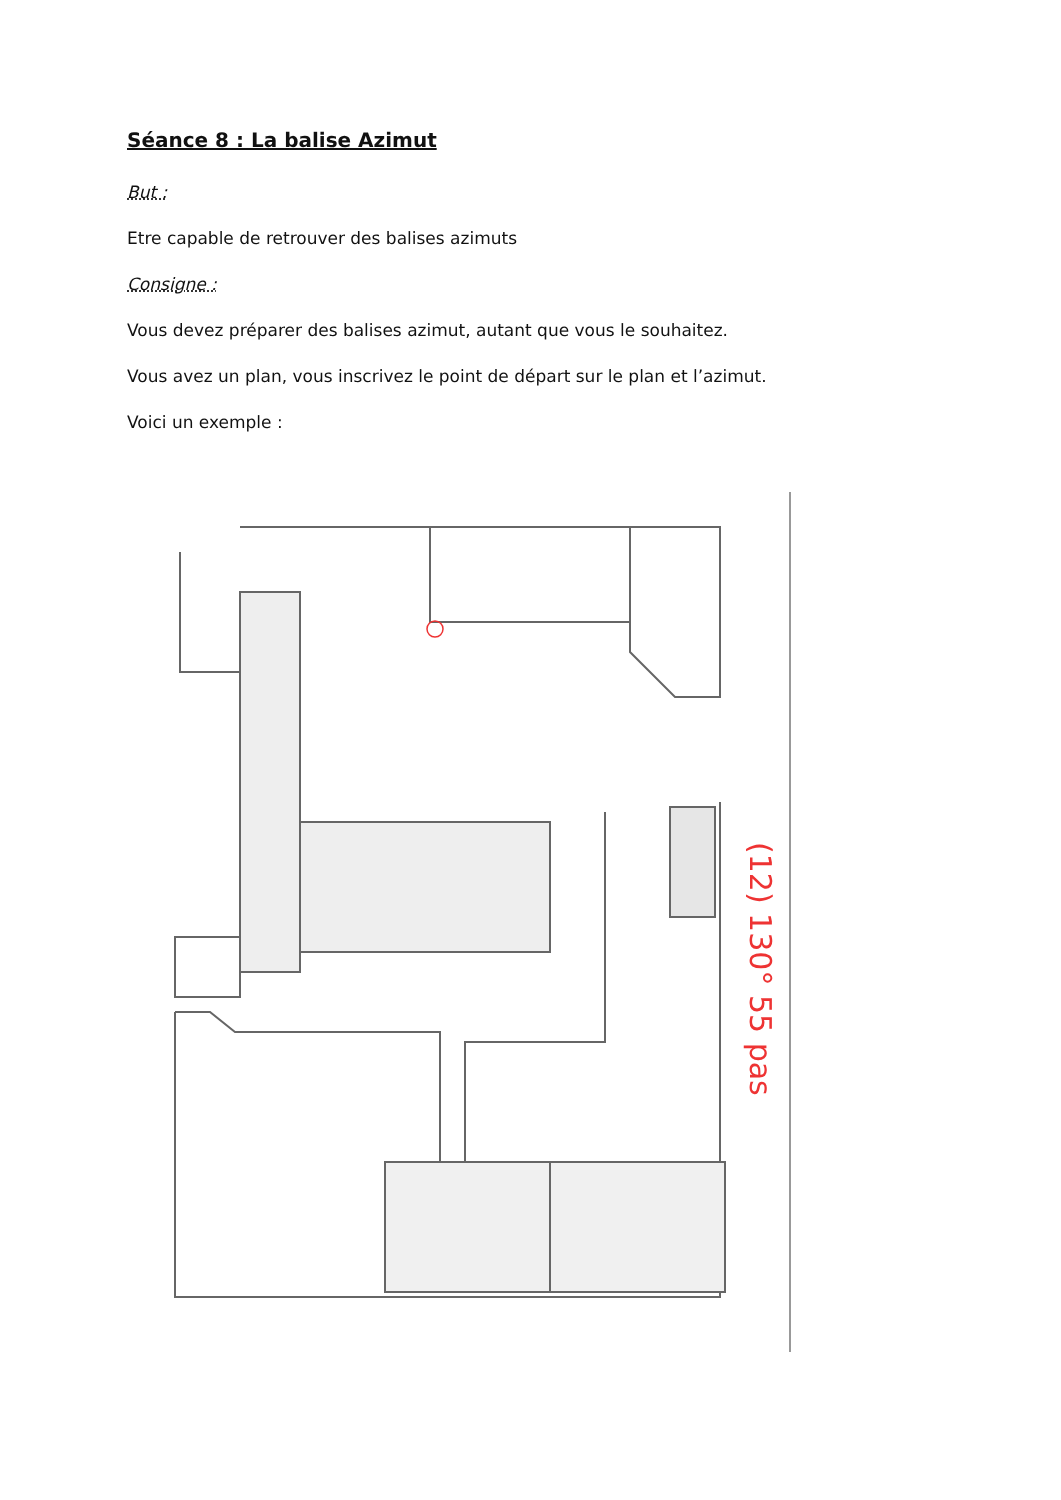Séance 8 : La balise Azimut
But :
Etre capable de retrouver des balises azimuts
Consigne :
Vous devez préparer des balises azimut, autant que vous le souhaitez.
Vous avez un plan, vous inscrivez le point de départ sur le plan et l’azimut.
Voici un exemple :
(12) 130° 55 pas